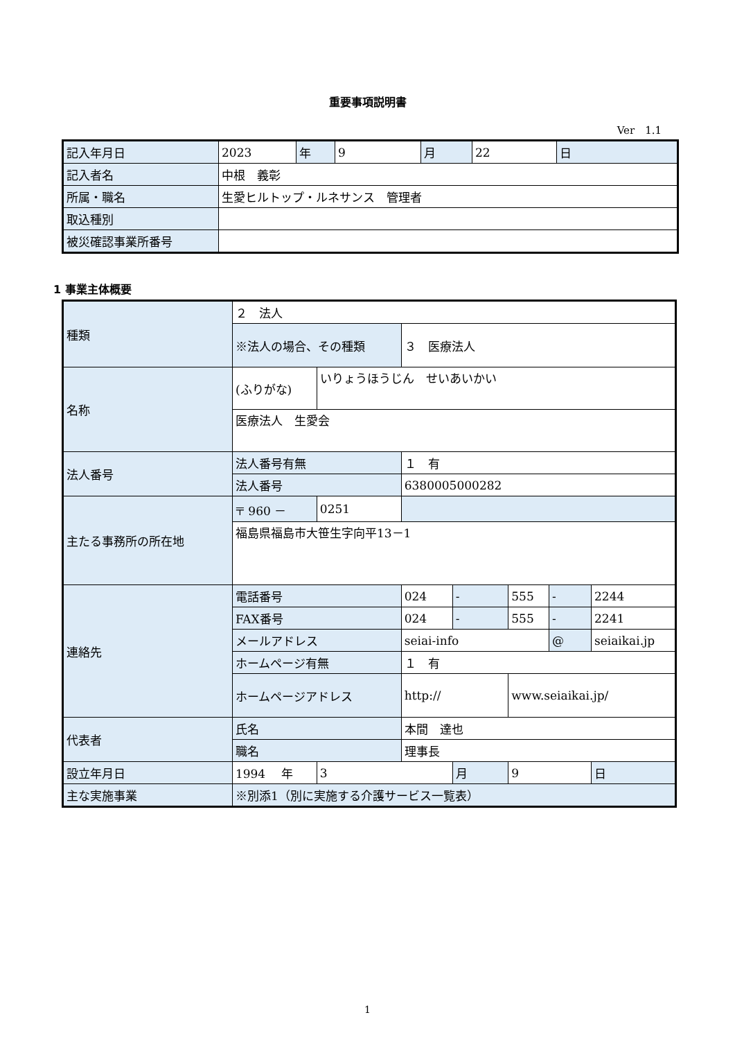重要事項説明書
Ver　1.1
| 記入年月日 | 2023 | 年 | 9 | 月 | 22 | 日 |
| 記入者名 | 中根 義彰 | | | | | |
| 所属・職名 | 生愛ヒルトップ・ルネサンス 管理者 | | | | | |
| 取込種別 | | | | | | |
| 被災確認事業所番号 | | | | | | |
1 事業主体概要
| 種類 | ２ 法人 | | | | | | |
| | ※法人の場合、その種類 | | ３ 医療法人 | | | | |
| 名称 | (ふりがな) | いりょうほうじん せいあいかい | | | | | |
| | 医療法人 生愛会 | | | | | | |
| 法人番号 | 法人番号有無 | | １ 有 | | | | |
| | 法人番号 | | 6380005000282 | | | | |
| 主たる事務所の所在地 | 〒 960 － | 0251 | | | | | |
| | 福島県福島市大笹生字向平13－1 | | | | | | |
| 連絡先 | 電話番号 | | 024 | - | 555 | - | 2244 |
| | FAX番号 | | 024 | - | 555 | - | 2241 |
| | メールアドレス | | seiai-info | | | @ | seiaikai.jp |
| | ホームページ有無 | | １ 有 | | | | |
| | ホームページアドレス | | http:// | | www.seiaikai.jp/ | | |
| 代表者 | 氏名 | | 本間 達也 | | | | |
| | 職名 | | 理事長 | | | | |
| 設立年月日 | 1994 年 | 3 | | 月 | 9 | | 日 |
| 主な実施事業 | ※別添1（別に実施する介護サービス一覧表） | | | | | | |
1